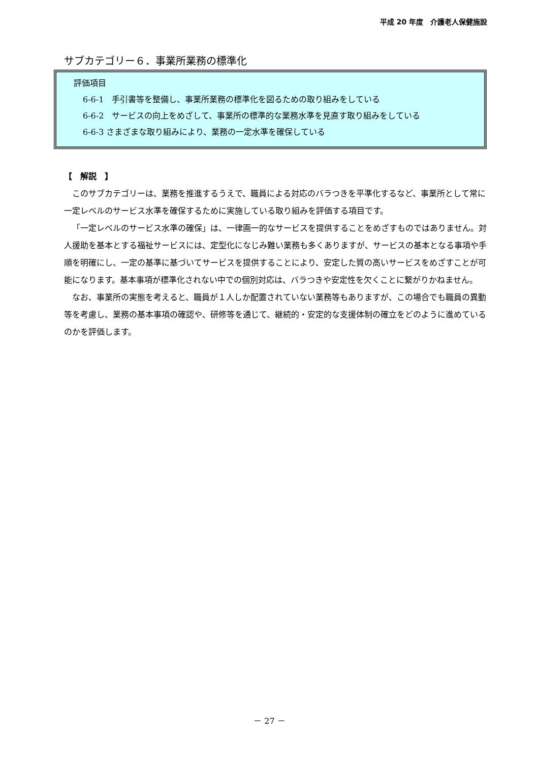平成 20 年度　介護老人保健施設
サブカテゴリー６．事業所業務の標準化
評価項目
　6-6-1　手引書等を整備し、事業所業務の標準化を図るための取り組みをしている
　6-6-2　サービスの向上をめざして、事業所の標準的な業務水準を見直す取り組みをしている
　6-6-3 さまざまな取り組みにより、業務の一定水準を確保している
【　解説　】
このサブカテゴリーは、業務を推進するうえで、職員による対応のバラつきを平準化するなど、事業所として常に一定レベルのサービス水準を確保するために実施している取り組みを評価する項目です。
「一定レベルのサービス水準の確保」は、一律画一的なサービスを提供することをめざすものではありません。対人援助を基本とする福祉サービスには、定型化になじみ難い業務も多くありますが、サービスの基本となる事項や手順を明確にし、一定の基準に基づいてサービスを提供することにより、安定した質の高いサービスをめざすことが可能になります。基本事項が標準化されない中での個別対応は、バラつきや安定性を欠くことに繋がりかねません。
なお、事業所の実態を考えると、職員が１人しか配置されていない業務等もありますが、この場合でも職員の異動等を考慮し、業務の基本事項の確認や、研修等を通じて、継続的・安定的な支援体制の確立をどのように進めているのかを評価します。
－ 27 －